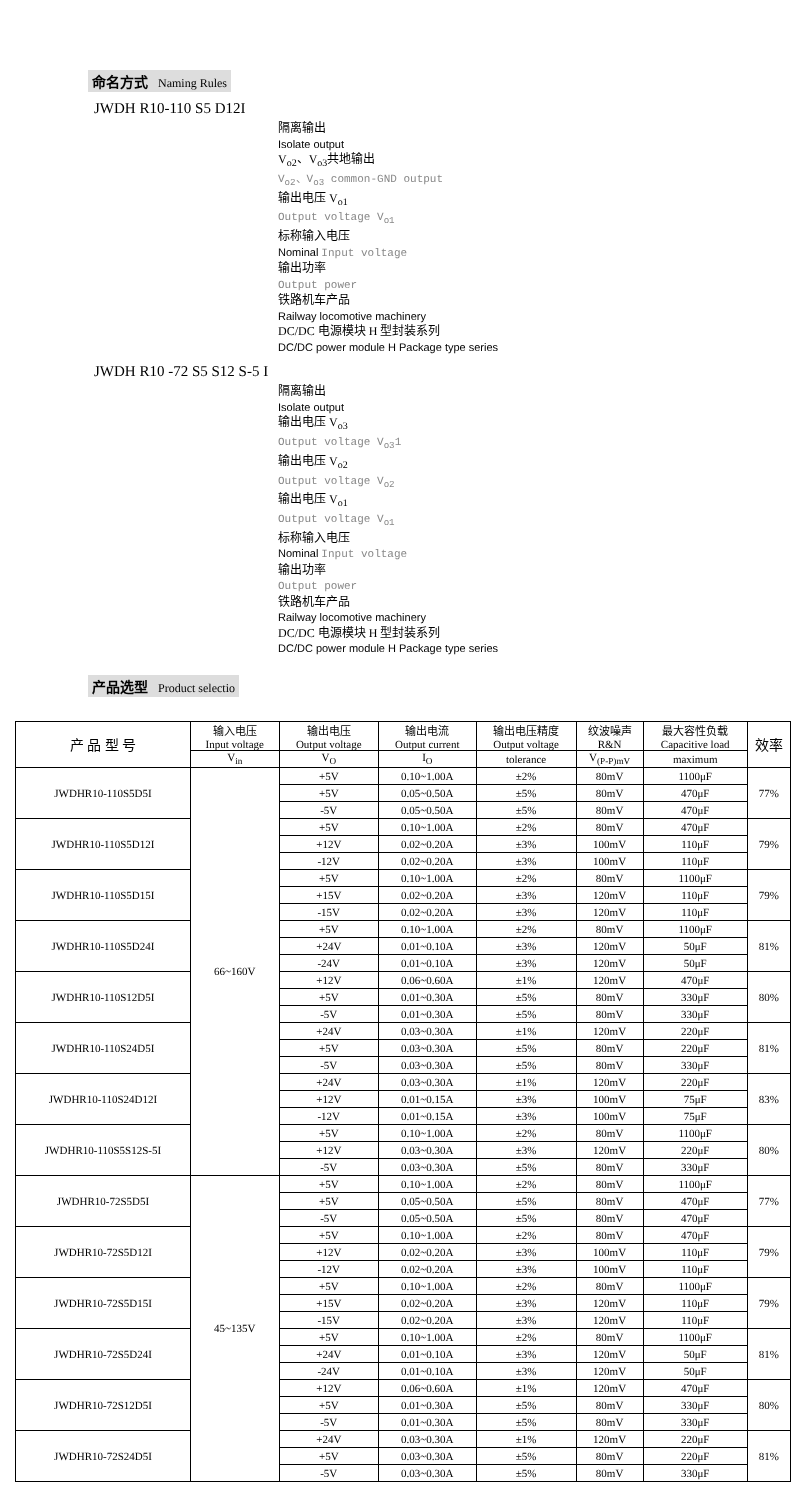命名方式 Naming Rules
JWDH R10-110 S5 D12I
隔离输出
Isolate output
V<sub>o2</sub>、V<sub>o3</sub>共地输出
V<sub>o2</sub>、V<sub>o3</sub> common-GND output
输出电压 V<sub>o1</sub>
Output voltage V<sub>o1</sub>
标称输入电压
Nominal Input voltage
输出功率
Output power
铁路机车产品
Railway locomotive machinery
DC/DC 电源模块 H 型封装系列
DC/DC power module H Package type series
JWDH R10 -72 S5 S12 S-5 I
隔离输出
Isolate output
输出电压 V<sub>o3</sub>
Output voltage V<sub>o3</sub>1
输出电压 V<sub>o2</sub>
Output voltage V<sub>o2</sub>
输出电压 V<sub>o1</sub>
Output voltage V<sub>o1</sub>
标称输入电压
Nominal Input voltage
输出功率
Output power
铁路机车产品
Railway locomotive machinery
DC/DC 电源模块 H 型封装系列
DC/DC power module H Package type series
产品选型 Product selectio
| 产 品 型 号 | 输入电压 Input voltage | 输出电压 Output voltage | 输出电流 Output current | 输出电压精度 Output voltage | 纹波噪声 R&N | 最大容性负载 Capacitive load | 效率 |
| --- | --- | --- | --- | --- | --- | --- | --- |
| | V<sub>in</sub> | V<sub>O</sub> | I<sub>O</sub> | tolerance | V<sub>(P-P)mV</sub> | maximum | |
| JWDHR10-110S5D5I | 66~160V | +5V | 0.10~1.00A | ±2% | 80mV | 1100μF | 77% |
| | | +5V | 0.05~0.50A | ±5% | 80mV | 470μF | |
| | | -5V | 0.05~0.50A | ±5% | 80mV | 470μF | |
| JWDHR10-110S5D12I | | +5V | 0.10~1.00A | ±2% | 80mV | 470μF | 79% |
| | | +12V | 0.02~0.20A | ±3% | 100mV | 110μF | |
| | | -12V | 0.02~0.20A | ±3% | 100mV | 110μF | |
| JWDHR10-110S5D15I | | +5V | 0.10~1.00A | ±2% | 80mV | 1100μF | 79% |
| | | +15V | 0.02~0.20A | ±3% | 120mV | 110μF | |
| | | -15V | 0.02~0.20A | ±3% | 120mV | 110μF | |
| JWDHR10-110S5D24I | | +5V | 0.10~1.00A | ±2% | 80mV | 1100μF | 81% |
| | | +24V | 0.01~0.10A | ±3% | 120mV | 50μF | |
| | | -24V | 0.01~0.10A | ±3% | 120mV | 50μF | |
| JWDHR10-110S12D5I | | +12V | 0.06~0.60A | ±1% | 120mV | 470μF | 80% |
| | | +5V | 0.01~0.30A | ±5% | 80mV | 330μF | |
| | | -5V | 0.01~0.30A | ±5% | 80mV | 330μF | |
| JWDHR10-110S24D5I | | +24V | 0.03~0.30A | ±1% | 120mV | 220μF | 81% |
| | | +5V | 0.03~0.30A | ±5% | 80mV | 220μF | |
| | | -5V | 0.03~0.30A | ±5% | 80mV | 330μF | |
| JWDHR10-110S24D12I | | +24V | 0.03~0.30A | ±1% | 120mV | 220μF | 83% |
| | | +12V | 0.01~0.15A | ±3% | 100mV | 75μF | |
| | | -12V | 0.01~0.15A | ±3% | 100mV | 75μF | |
| JWDHR10-110S5S12S-5I | | +5V | 0.10~1.00A | ±2% | 80mV | 1100μF | 80% |
| | | +12V | 0.03~0.30A | ±3% | 120mV | 220μF | |
| | | -5V | 0.03~0.30A | ±5% | 80mV | 330μF | |
| JWDHR10-72S5D5I | 45~135V | +5V | 0.10~1.00A | ±2% | 80mV | 1100μF | 77% |
| | | +5V | 0.05~0.50A | ±5% | 80mV | 470μF | |
| | | -5V | 0.05~0.50A | ±5% | 80mV | 470μF | |
| JWDHR10-72S5D12I | | +5V | 0.10~1.00A | ±2% | 80mV | 470μF | 79% |
| | | +12V | 0.02~0.20A | ±3% | 100mV | 110μF | |
| | | -12V | 0.02~0.20A | ±3% | 100mV | 110μF | |
| JWDHR10-72S5D15I | | +5V | 0.10~1.00A | ±2% | 80mV | 1100μF | 79% |
| | | +15V | 0.02~0.20A | ±3% | 120mV | 110μF | |
| | | -15V | 0.02~0.20A | ±3% | 120mV | 110μF | |
| JWDHR10-72S5D24I | | +5V | 0.10~1.00A | ±2% | 80mV | 1100μF | 81% |
| | | +24V | 0.01~0.10A | ±3% | 120mV | 50μF | |
| | | -24V | 0.01~0.10A | ±3% | 120mV | 50μF | |
| JWDHR10-72S12D5I | | +12V | 0.06~0.60A | ±1% | 120mV | 470μF | 80% |
| | | +5V | 0.01~0.30A | ±5% | 80mV | 330μF | |
| | | -5V | 0.01~0.30A | ±5% | 80mV | 330μF | |
| JWDHR10-72S24D5I | | +24V | 0.03~0.30A | ±1% | 120mV | 220μF | 81% |
| | | +5V | 0.03~0.30A | ±5% | 80mV | 220μF | |
| | | -5V | 0.03~0.30A | ±5% | 80mV | 330μF | |